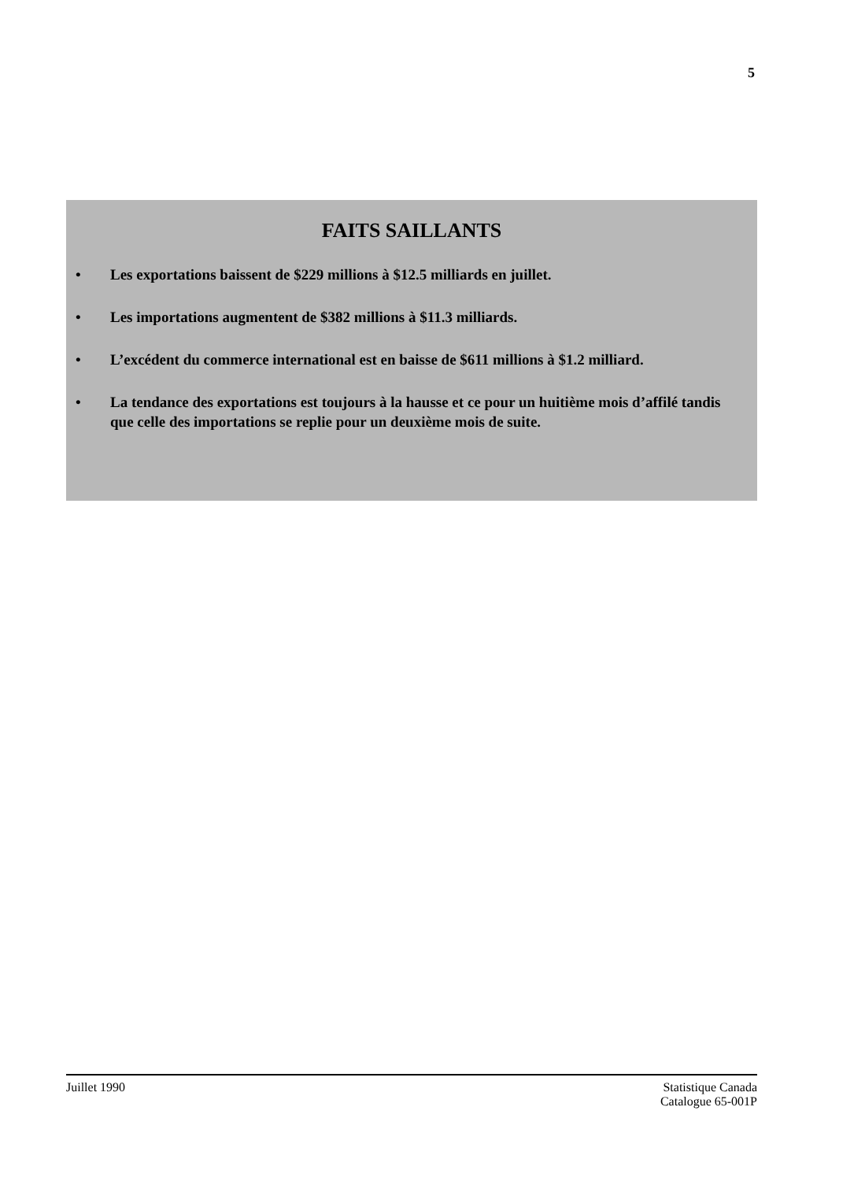5
FAITS SAILLANTS
• Les exportations baissent de $229 millions à $12.5 milliards en juillet.
• Les importations augmentent de $382 millions à $11.3 milliards.
• L’excédent du commerce international est en baisse de $611 millions à $1.2 milliard.
• La tendance des exportations est toujours à la hausse et ce pour un huitième mois d’affilé tandis que celle des importations se replie pour un deuxième mois de suite.
Juillet 1990 Statistique Canada
Catalogue 65-001P